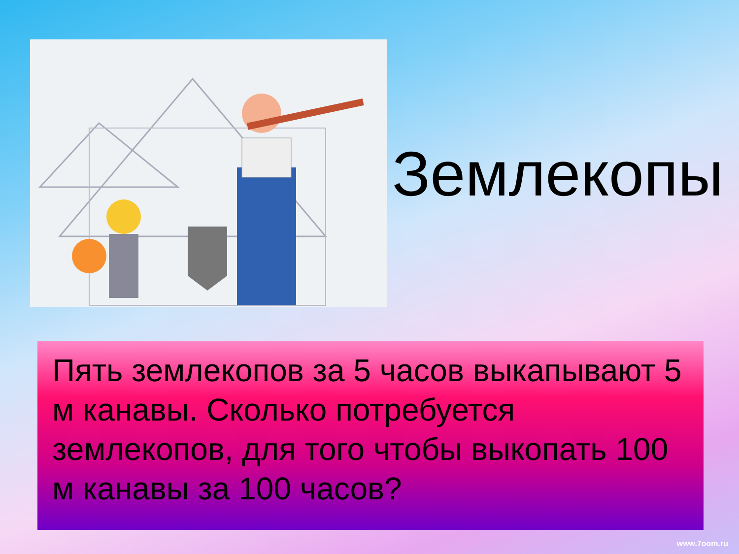Землекопы
Пять землекопов за 5 часов выкапывают 5 м канавы. Сколько потребуется землекопов, для того чтобы выкопать 100 м канавы за 100 часов?
www.7oom.ru